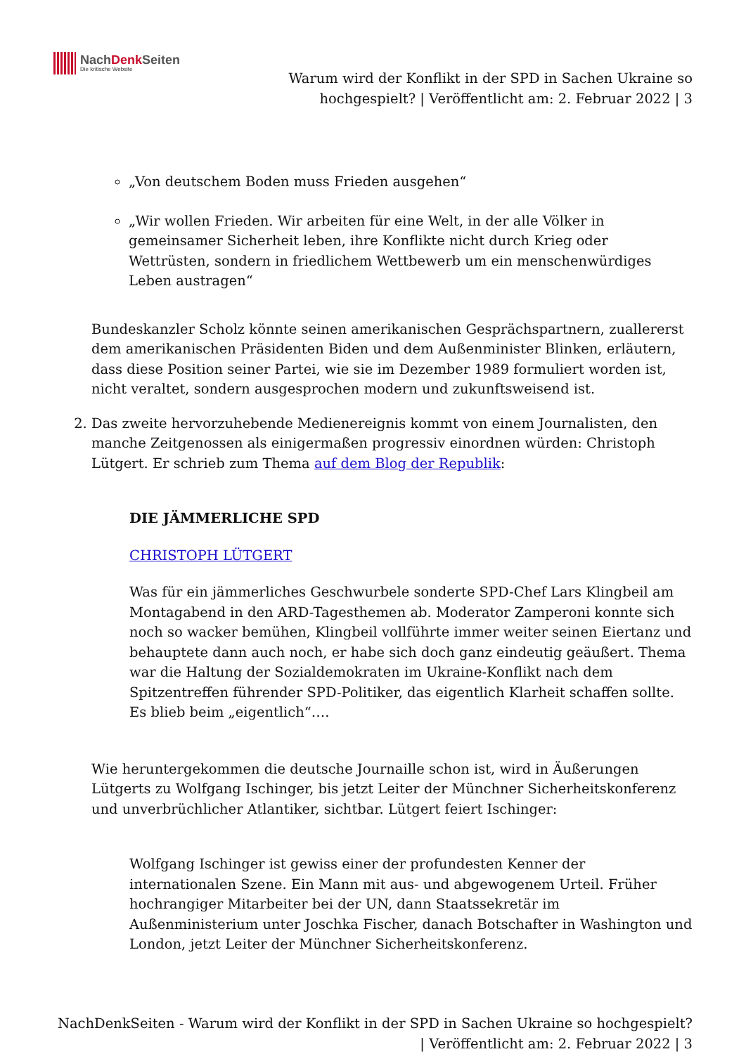NachDenk Seiten
Die kritische Website
Warum wird der Konflikt in der SPD in Sachen Ukraine so
hochgespielt? | Veröffentlicht am: 2. Februar 2022 | 3
„Von deutschem Boden muss Frieden ausgehen“
„Wir wollen Frieden. Wir arbeiten für eine Welt, in der alle Völker in gemeinsamer Sicherheit leben, ihre Konflikte nicht durch Krieg oder Wettrüsten, sondern in friedlichem Wettbewerb um ein menschenwürdiges Leben austragen“
Bundeskanzler Scholz könnte seinen amerikanischen Gesprächspartnern, zuallererst dem amerikanischen Präsidenten Biden und dem Außenminister Blinken, erläutern, dass diese Position seiner Partei, wie sie im Dezember 1989 formuliert worden ist, nicht veraltet, sondern ausgesprochen modern und zukunftsweisend ist.
2. Das zweite hervorzuhebende Medienereignis kommt von einem Journalisten, den manche Zeitgenossen als einigermaßen progressiv einordnen würden: Christoph Lütgert. Er schrieb zum Thema auf dem Blog der Republik:
DIE JÄMMERLICHE SPD
CHRISTOPH LÜTGERT
Was für ein jämmerliches Geschwurbele sonderte SPD-Chef Lars Klingbeil am Montagabend in den ARD-Tagesthemen ab. Moderator Zamperoni konnte sich noch so wacker bemühen, Klingbeil vollführte immer weiter seinen Eiertanz und behauptete dann auch noch, er habe sich doch ganz eindeutig geäußert. Thema war die Haltung der Sozialdemokraten im Ukraine-Konflikt nach dem Spitzentreffen führender SPD-Politiker, das eigentlich Klarheit schaffen sollte. Es blieb beim „eigentlich“….
Wie heruntergekommen die deutsche Journaille schon ist, wird in Äußerungen Lütgerts zu Wolfgang Ischinger, bis jetzt Leiter der Münchner Sicherheitskonferenz und unverbrüchlicher Atlantiker, sichtbar. Lütgert feiert Ischinger:
Wolfgang Ischinger ist gewiss einer der profundesten Kenner der internationalen Szene. Ein Mann mit aus- und abgewogenem Urteil. Früher hochrangiger Mitarbeiter bei der UN, dann Staatssekretär im Außenministerium unter Joschka Fischer, danach Botschafter in Washington und London, jetzt Leiter der Münchner Sicherheitskonferenz.
NachDenkSeiten - Warum wird der Konflikt in der SPD in Sachen Ukraine so hochgespielt? | Veröffentlicht am: 2. Februar 2022 | 3